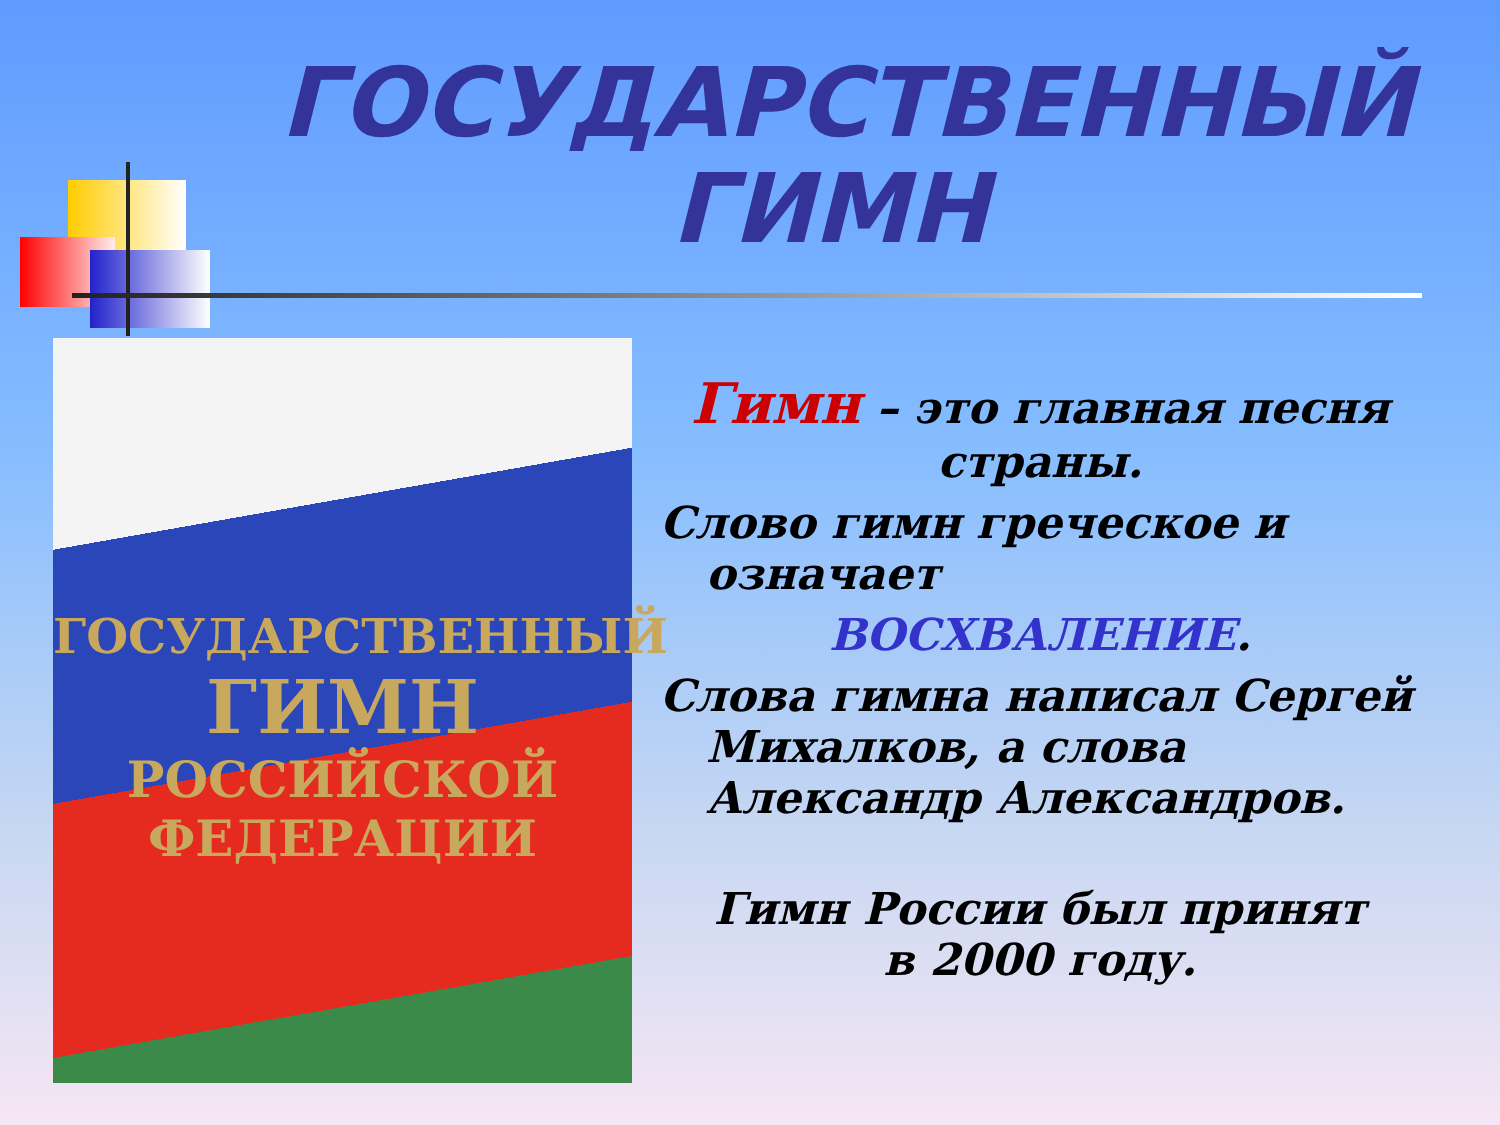ГОСУДАРСТВЕННЫЙ ГИМН
ГОСУДАРСТВЕННЫЙ
ГИМН
РОССИЙСКОЙ
ФЕДЕРАЦИИ
Гимн – это главная песня
страны.
Слово гимн греческое и
означает
ВОСХВАЛЕНИЕ.
Слова гимна написал Сергей
Михалков, а слова
Александр Александров.
Гимн России был принят
в 2000 году.